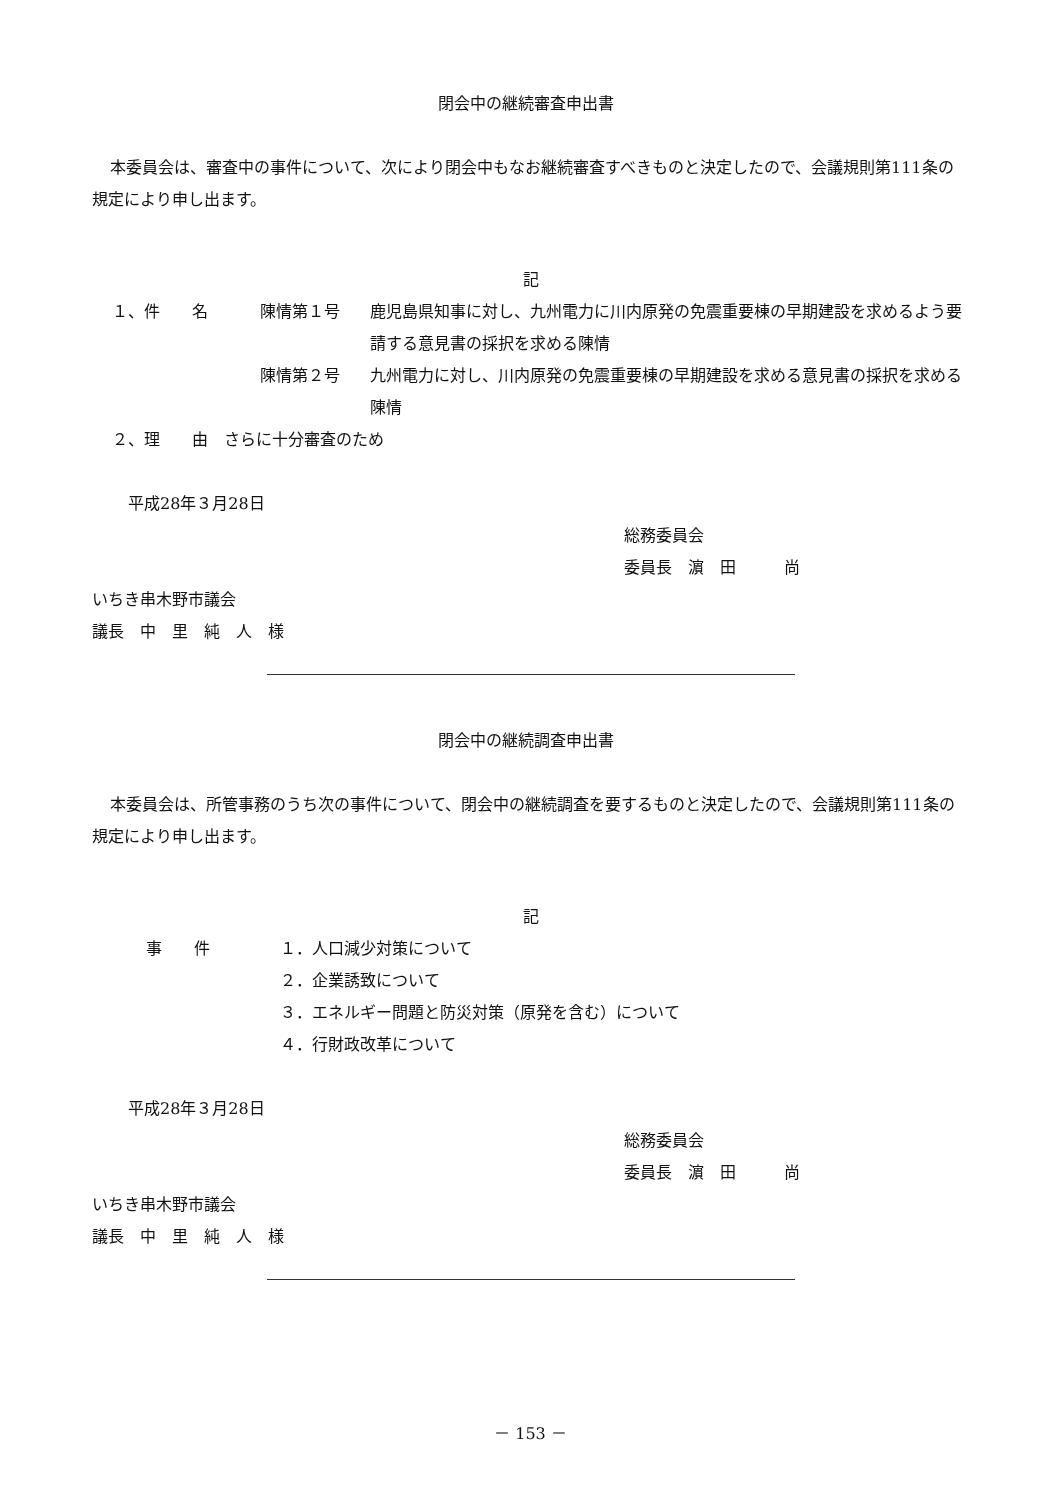閉会中の継続審査申出書
本委員会は、審査中の事件について、次により閉会中もなお継続審査すべきものと決定したので、会議規則第111条の規定により申し出ます。
記
１、件　　名 陳情第１号 鹿児島県知事に対し、九州電力に川内原発の免震重要棟の早期建設を求めるよう要請する意見書の採択を求める陳情
陳情第２号 九州電力に対し、川内原発の免震重要棟の早期建設を求める意見書の採択を求める陳情
２、理　　由　さらに十分審査のため
平成28年３月28日
総務委員会
委員長　濵　田　　　尚
いちき串木野市議会
議長　中　里　純　人　様
閉会中の継続調査申出書
本委員会は、所管事務のうち次の事件について、閉会中の継続調査を要するものと決定したので、会議規則第111条の規定により申し出ます。
記
事　　件 １．人口減少対策について
２．企業誘致について
３．エネルギー問題と防災対策（原発を含む）について
４．行財政改革について
平成28年３月28日
総務委員会
委員長　濵　田　　　尚
いちき串木野市議会
議長　中　里　純　人　様
－ 153 －